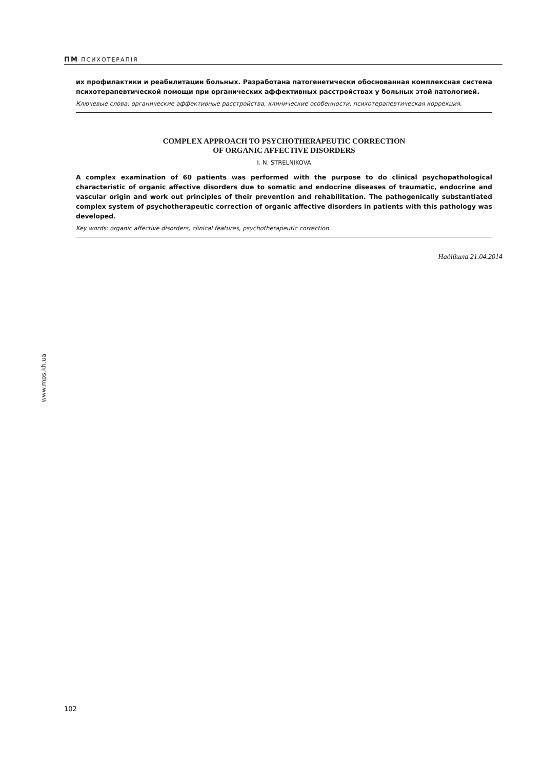ПМ ПСИХОТЕРАПІЯ
их профилактики и реабилитации больных. Разработана патогенетически обоснованная комплексная система психотерапевтической помощи при органических аффективных расстройствах у больных этой патологией.
Ключевые слова: органические аффективные расстройства, клинические особенности, психотерапевтическая коррекция.
COMPLEX APPROACH TO PSYCHOTHERAPEUTIC CORRECTION
OF ORGANIC AFFECTIVE DISORDERS
I. N. STRELNIKOVA
A complex examination of 60 patients was performed with the purpose to do clinical psychopathological characteristic of organic affective disorders due to somatic and endocrine diseases of traumatic, endocrine and vascular origin and work out principles of their prevention and rehabilitation. The pathogenically substantiated complex system of psychotherapeutic correction of organic affective disorders in patients with this pathology was developed.
Key words: organic affective disorders, clinical features, psychotherapeutic correction.
Надійшла 21.04.2014
www.mps.kh.ua
102